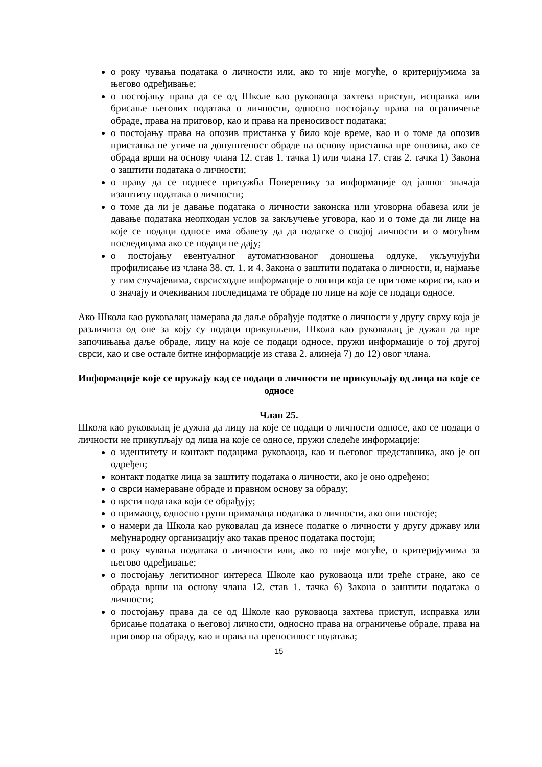о року чувања података о личности или, ако то није могуће, о критеријумима за његово одређивање;
о постојању права да се од Школе као руковаоца захтева приступ, исправка или брисање његових података о личности, односно постојању права на ограничење обраде, права на приговор, као и права на преносивост података;
о постојању права на опозив пристанка у било које време, као и о томе да опозив пристанка не утиче на допуштеност обраде на основу пристанка пре опозива, ако се обрада врши на основу члана 12. став 1. тачка 1) или члана 17. став 2. тачка 1) Закона о заштити података о личности;
о праву да се поднесе притужба Поверенику за информације од јавног значаја изаштиту података о личности;
о томе да ли је давање података о личности законска или уговорна обавеза или је давање података неопходан услов за закључење уговора, као и о томе да ли лице на које се подаци односе има обавезу да да податке о својој личности и о могућим последицама ако се подаци не дају;
о постојању евентуалног аутоматизованог доношења одлуке, укључујући профилисање из члана 38. ст. 1. и 4. Закона о заштити података о личности, и, најмање у тим случајевима, сврсисходне информације о логици која се при томе користи, као и о значају и очекиваним последицама те обраде по лице на које се подаци односе.
Ако Школа као руковалац намерава да даље обрађује податке о личности у другу сврху која је различита од оне за коју су подаци прикупљени, Школа као руковалац је дужан да пре започињања даље обраде, лицу на које се подаци односе, пружи информације о тој другој сврси, као и све остале битне информације из става 2. алинеја 7) до 12) овог члана.
Информације које се пружају кад се подаци о личности не прикупљају од лица на које се односе
Члан 25.
Школа као руковалац је дужна да лицу на које се подаци о личности односе, ако се подаци о личности не прикупљају од лица на које се односе, пружи следеће информације:
о идентитету и контакт подацима руковаоца, као и његовог представника, ако је он одређен;
контакт податке лица за заштиту података о личности, ако је оно одређено;
о сврси намераване обраде и правном основу за обраду;
о врсти података који се обрађују;
о примаоцу, односно групи прималаца података о личности, ако они постоје;
о намери да Школа као руковалац да изнесе податке о личности у другу државу или међународну организацију ако такав пренос података постоји;
о року чувања података о личности или, ако то није могуће, о критеријумима за његово одређивање;
о постојању легитимног интереса Школе као руковаоца или треће стране, ако се обрада врши на основу члана 12. став 1. тачка 6) Закона о заштити података о личности;
о постојању права да се од Школе као руковаоца захтева приступ, исправка или брисање података о његовој личности, односно права на ограничење обраде, права на приговор на обраду, као и права на преносивост података;
15